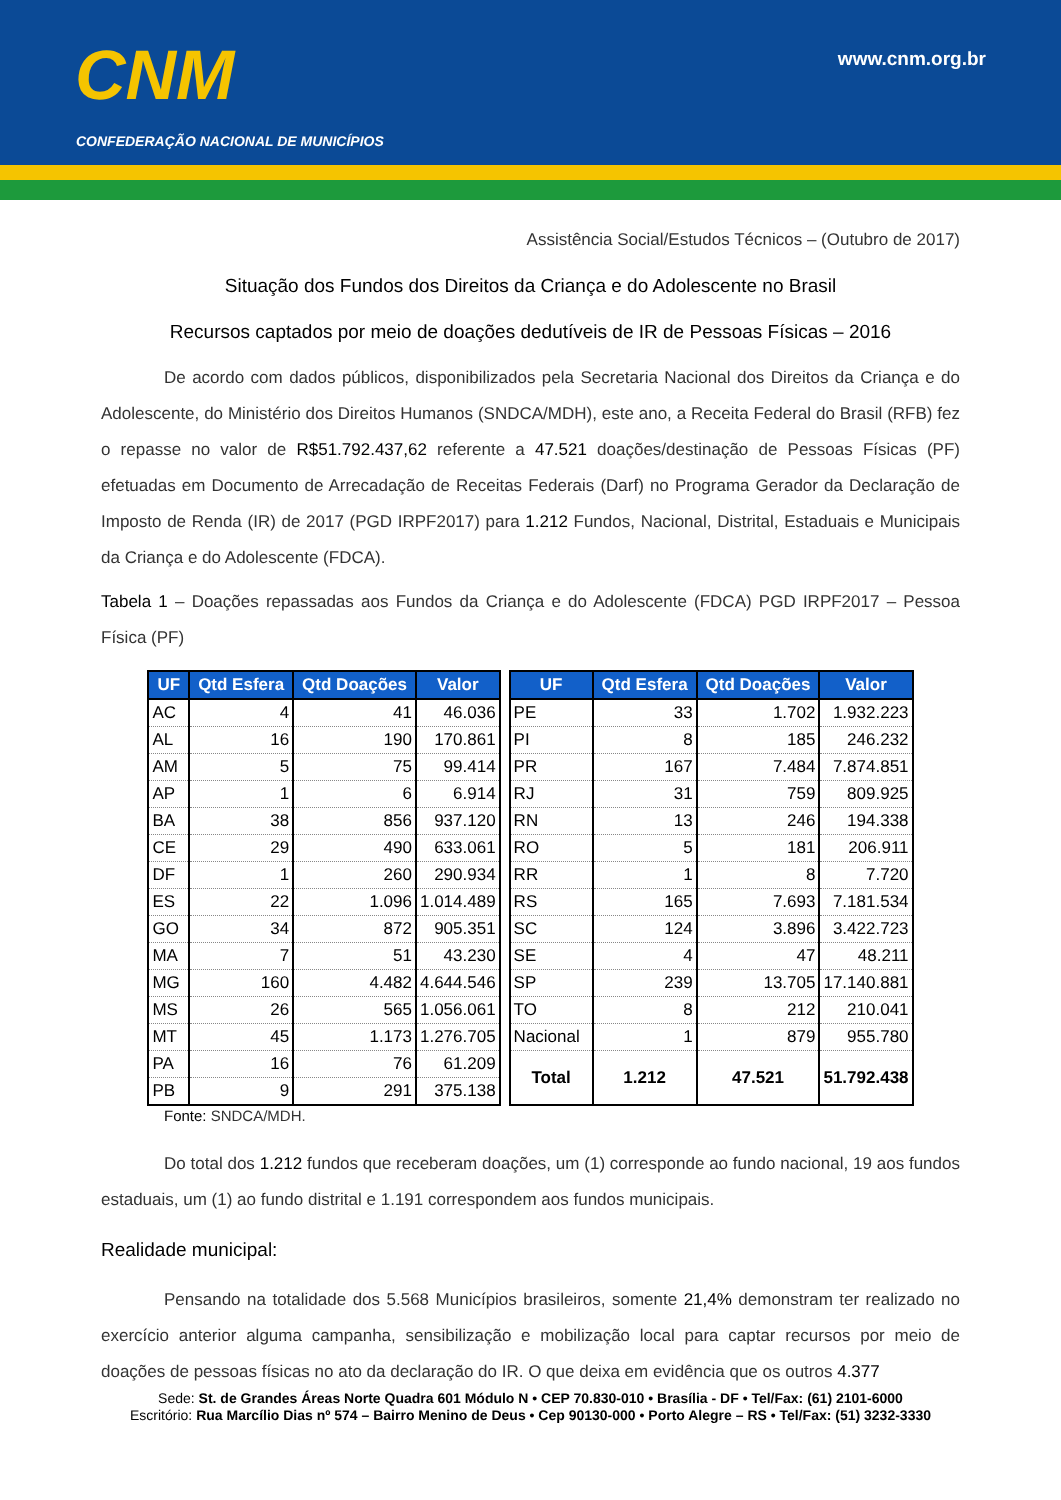CNM
CONFEDERAÇÃO NACIONAL DE MUNICÍPIOS
www.cnm.org.br
Assistência Social/Estudos Técnicos – (Outubro de 2017)
Situação dos Fundos dos Direitos da Criança e do Adolescente no Brasil
Recursos captados por meio de doações dedutíveis de IR de Pessoas Físicas – 2016
De acordo com dados públicos, disponibilizados pela Secretaria Nacional dos Direitos da Criança e do Adolescente, do Ministério dos Direitos Humanos (SNDCA/MDH), este ano, a Receita Federal do Brasil (RFB) fez o repasse no valor de R$51.792.437,62 referente a 47.521 doações/destinação de Pessoas Físicas (PF) efetuadas em Documento de Arrecadação de Receitas Federais (Darf) no Programa Gerador da Declaração de Imposto de Renda (IR) de 2017 (PGD IRPF2017) para 1.212 Fundos, Nacional, Distrital, Estaduais e Municipais da Criança e do Adolescente (FDCA).
Tabela 1 – Doações repassadas aos Fundos da Criança e do Adolescente (FDCA) PGD IRPF2017 – Pessoa Física (PF)
| UF | Qtd Esfera | Qtd Doações | Valor |
| --- | --- | --- | --- |
| AC | 4 | 41 | 46.036 |
| AL | 16 | 190 | 170.861 |
| AM | 5 | 75 | 99.414 |
| AP | 1 | 6 | 6.914 |
| BA | 38 | 856 | 937.120 |
| CE | 29 | 490 | 633.061 |
| DF | 1 | 260 | 290.934 |
| ES | 22 | 1.096 | 1.014.489 |
| GO | 34 | 872 | 905.351 |
| MA | 7 | 51 | 43.230 |
| MG | 160 | 4.482 | 4.644.546 |
| MS | 26 | 565 | 1.056.061 |
| MT | 45 | 1.173 | 1.276.705 |
| PA | 16 | 76 | 61.209 |
| PB | 9 | 291 | 375.138 |
| UF | Qtd Esfera | Qtd Doações | Valor |
| --- | --- | --- | --- |
| PE | 33 | 1.702 | 1.932.223 |
| PI | 8 | 185 | 246.232 |
| PR | 167 | 7.484 | 7.874.851 |
| RJ | 31 | 759 | 809.925 |
| RN | 13 | 246 | 194.338 |
| RO | 5 | 181 | 206.911 |
| RR | 1 | 8 | 7.720 |
| RS | 165 | 7.693 | 7.181.534 |
| SC | 124 | 3.896 | 3.422.723 |
| SE | 4 | 47 | 48.211 |
| SP | 239 | 13.705 | 17.140.881 |
| TO | 8 | 212 | 210.041 |
| Nacional | 1 | 879 | 955.780 |
| Total | 1.212 | 47.521 | 51.792.438 |
Fonte: SNDCA/MDH.
Do total dos 1.212 fundos que receberam doações, um (1) corresponde ao fundo nacional, 19 aos fundos estaduais, um (1) ao fundo distrital e 1.191 correspondem aos fundos municipais.
Realidade municipal:
Pensando na totalidade dos 5.568 Municípios brasileiros, somente 21,4% demonstram ter realizado no exercício anterior alguma campanha, sensibilização e mobilização local para captar recursos por meio de doações de pessoas físicas no ato da declaração do IR. O que deixa em evidência que os outros 4.377
Sede: St. de Grandes Áreas Norte Quadra 601 Módulo N • CEP 70.830-010 • Brasília - DF • Tel/Fax: (61) 2101-6000
Escritório: Rua Marcílio Dias nº 574 – Bairro Menino de Deus • Cep 90130-000 • Porto Alegre – RS • Tel/Fax: (51) 3232-3330